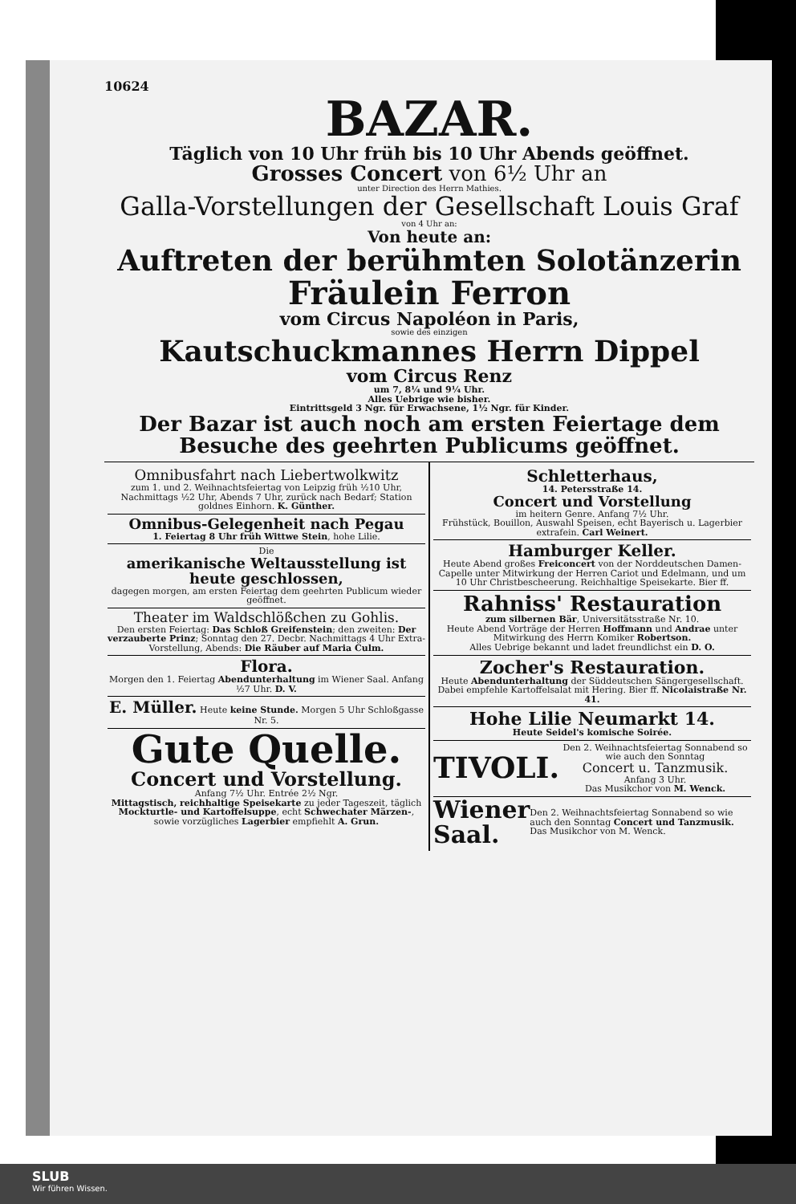10624
BAZAR.
Täglich von 10 Uhr früh bis 10 Uhr Abends geöffnet.
Grosses Concert von 6½ Uhr an
unter Direction des Herrn Mathies.
Galla-Vorstellungen der Gesellschaft Louis Graf
von 4 Uhr an:
Von heute an:
Auftreten der berühmten Solotänzerin
Fräulein Ferron
vom Circus Napoléon in Paris,
sowie des einzigen
Kautschuckmannes Herrn Dippel
vom Circus Renz
um 7, 8¼ und 9¼ Uhr.
Alles Uebrige wie bisher.
Eintrittsgeld 3 Ngr. für Erwachsene, 1½ Ngr. für Kinder.
Der Bazar ist auch noch am ersten Feiertage dem Besuche des geehrten Publicums geöffnet.
Omnibusfahrt nach Liebertwolkwitz
zum 1. und 2. Weihnachtsfeiertag von Leipzig früh ½10 Uhr, Nachmittags ½2 Uhr, Abends 7 Uhr, zurück nach Bedarf; Station goldnes Einhorn. K. Günther.
Omnibus-Gelegenheit nach Pegau
1. Feiertag 8 Uhr früh Wittwe Stein, hohe Lilie.
Die
amerikanische Weltausstellung ist heute geschlossen,
dagegen morgen, am ersten Feiertag dem geehrten Publicum wieder geöffnet.
Theater im Waldschlößchen zu Gohlis.
Den ersten Feiertag: Das Schloß Greifenstein; den zweiten: Der verzauberte Prinz; Sonntag den 27. Decbr. Nachmittags 4 Uhr Extra-Vorstellung, Abends: Die Räuber auf Maria Culm.
Flora.
Morgen den 1. Feiertag Abendunterhaltung im Wiener Saal. Anfang ½7 Uhr. D. V.
E. Müller. Heute keine Stunde. Morgen 5 Uhr Schloßgasse Nr. 5.
Gute Quelle.
Concert und Vorstellung.
Anfang 7½ Uhr. Entrée 2½ Ngr.
Mittagstisch, reichhaltige Speisekarte zu jeder Tageszeit, täglich Mockturtle- und Kartoffelsuppe, echt Schwechater Märzen-, sowie vorzügliches Lagerbier empfiehlt A. Grun.
Schletterhaus,
14. Petersstraße 14.
Concert und Vorstellung
im heitern Genre. Anfang 7½ Uhr.
Frühstück, Bouillon, Auswahl Speisen, echt Bayerisch u. Lagerbier extrafein. Carl Weinert.
Hamburger Keller.
Heute Abend großes Freiconcert von der Norddeutschen Damen-Capelle unter Mitwirkung der Herren Cariot und Edelmann, und um 10 Uhr Christbescheerung. Reichhaltige Speisekarte. Bier ff.
Rahniss' Restauration
zum silbernen Bär, Universitätsstraße Nr. 10.
Heute Abend Vorträge der Herren Hoffmann und Andrae unter Mitwirkung des Herrn Komiker Robertson.
Alles Uebrige bekannt und ladet freundlichst ein D. O.
Zocher's Restauration.
Heute Abendunterhaltung der Süddeutschen Sängergesellschaft. Dabei empfehle Kartoffelsalat mit Hering. Bier ff. Nicolaistraße Nr. 41.
Hohe Lilie Neumarkt 14.
Heute Seidel's komische Soirée.
TIVOLI.
Den 2. Weihnachtsfeiertag Sonnabend so wie auch den Sonntag
Concert u. Tanzmusik.
Anfang 3 Uhr.
Das Musikchor von M. Wenck.
Wiener Saal.
Den 2. Weihnachtsfeiertag Sonnabend so wie auch den Sonntag Concert und Tanzmusik. Das Musikchor von M. Wenck.
SLUB
Wir führen Wissen.